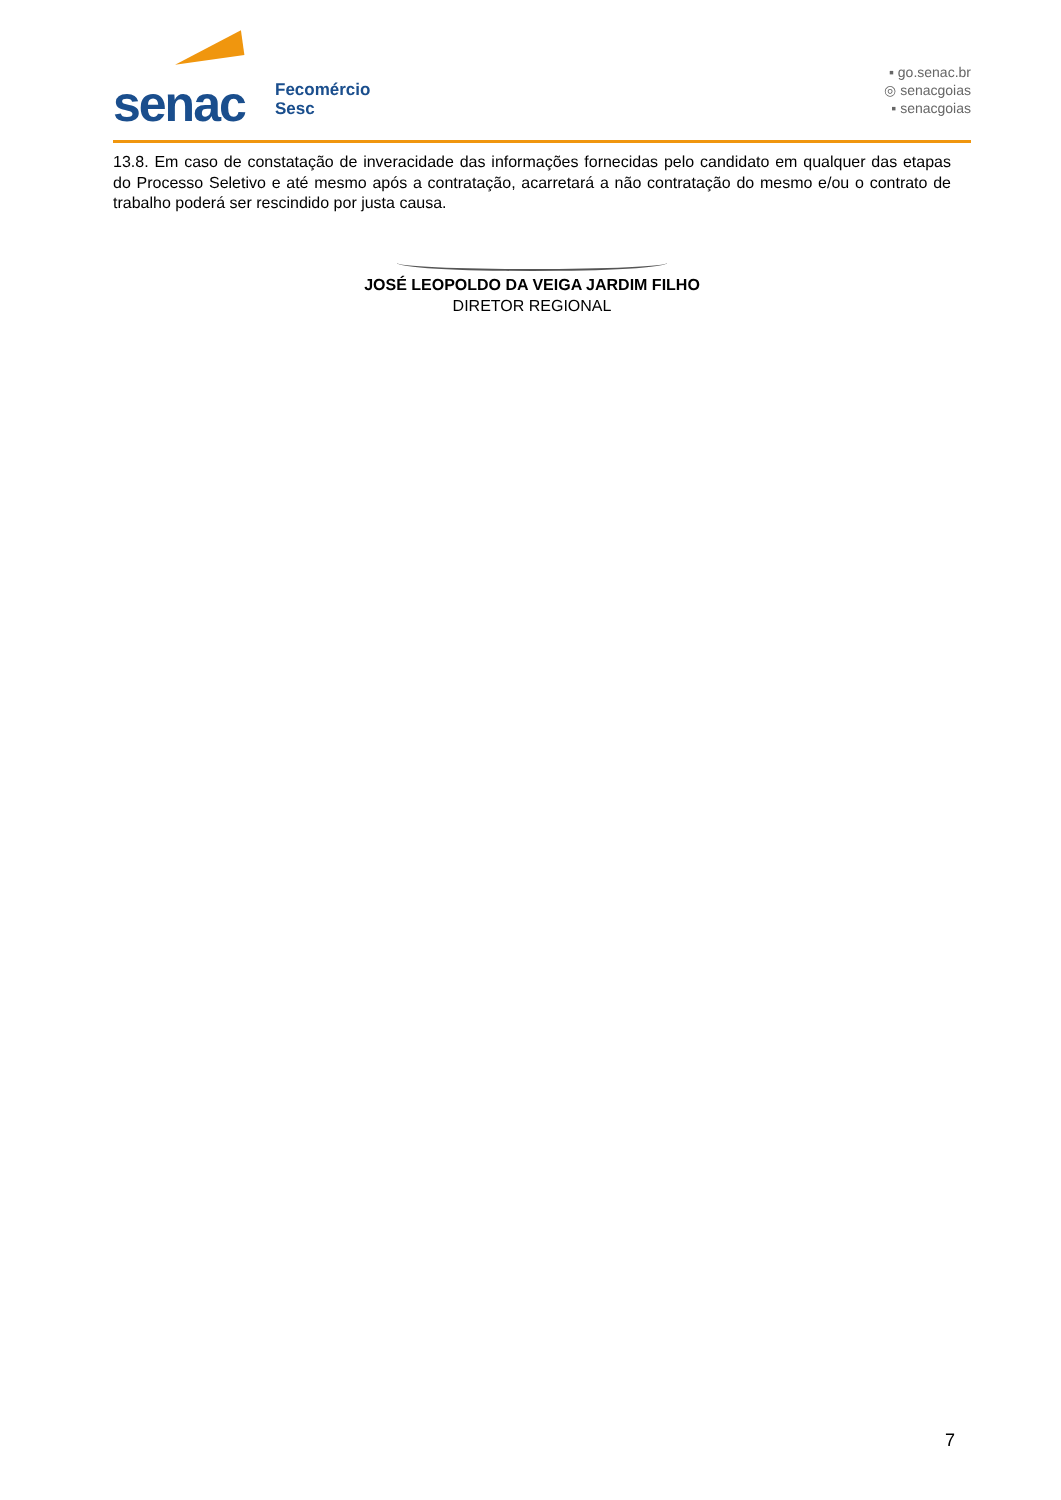senac
Fecomércio
Sesc
▪ go.senac.br
◎ senacgoias
▪ senacgoias
13.8. Em caso de constatação de inveracidade das informações fornecidas pelo candidato em qualquer das etapas do Processo Seletivo e até mesmo após a contratação, acarretará a não contratação do mesmo e/ou o contrato de trabalho poderá ser rescindido por justa causa.
JOSÉ LEOPOLDO DA VEIGA JARDIM FILHO
DIRETOR REGIONAL
7